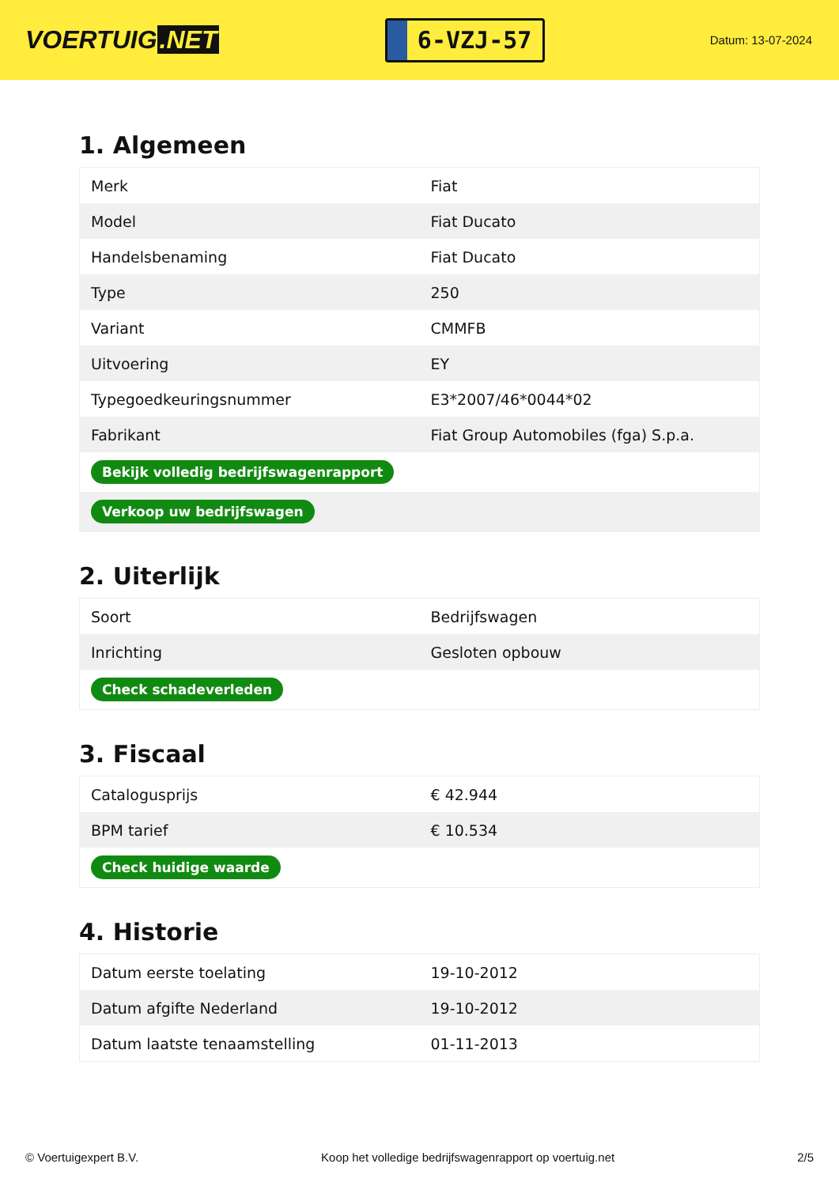VOERTUIG.NET
6-VZJ-57
Datum: 13-07-2024
1. Algemeen
| Merk | Fiat |
| Model | Fiat Ducato |
| Handelsbenaming | Fiat Ducato |
| Type | 250 |
| Variant | CMMFB |
| Uitvoering | EY |
| Typegoedkeuringsnummer | E3*2007/46*0044*02 |
| Fabrikant | Fiat Group Automobiles (fga) S.p.a. |
| Bekijk volledig bedrijfswagenrapport | |
| Verkoop uw bedrijfswagen | |
2. Uiterlijk
| Soort | Bedrijfswagen |
| Inrichting | Gesloten opbouw |
| Check schadeverleden | |
3. Fiscaal
| Catalogusprijs | € 42.944 |
| BPM tarief | € 10.534 |
| Check huidige waarde | |
4. Historie
| Datum eerste toelating | 19-10-2012 |
| Datum afgifte Nederland | 19-10-2012 |
| Datum laatste tenaamstelling | 01-11-2013 |
© Voertuigexpert B.V. Koop het volledige bedrijfswagenrapport op voertuig.net 2/5